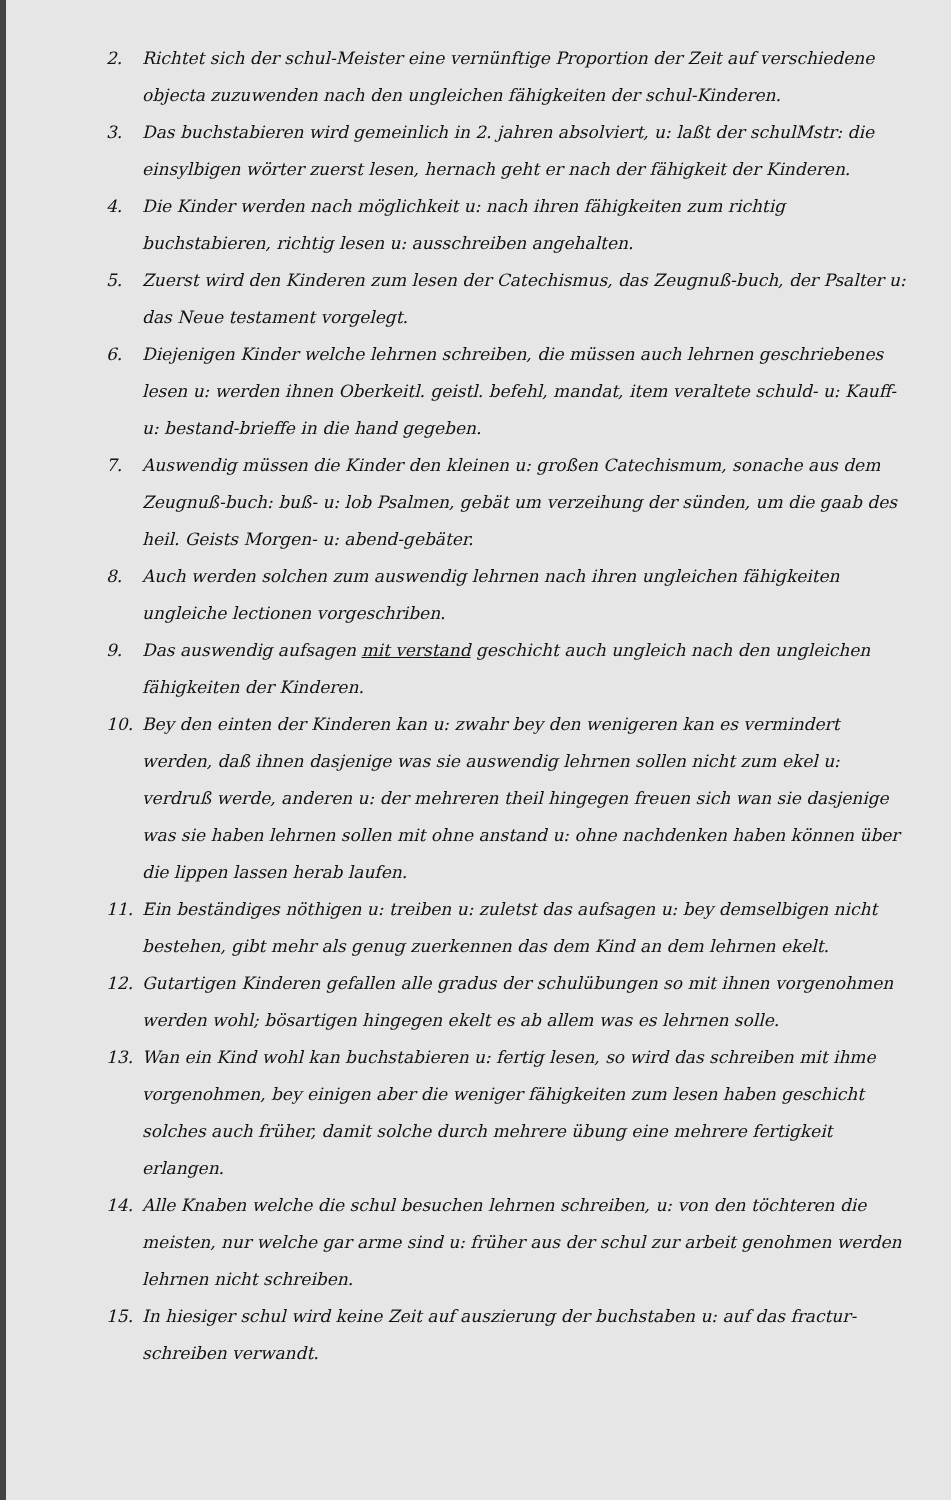2. Richtet sich der schul-Meister eine vernünftige Proportion der Zeit auf verschiedene objecta zuzuwenden nach den ungleichen fähigkeiten der schul-Kinderen.
3. Das buchstabieren wird gemeinlich in 2. jahren absolviert, u: laßt der schulMstr: die einsylbigen wörter zuerst lesen, hernach geht er nach der fähigkeit der Kinderen.
4. Die Kinder werden nach möglichkeit u: nach ihren fähigkeiten zum richtig buchstabieren, richtig lesen u: ausschreiben angehalten.
5. Zuerst wird den Kinderen zum lesen der Catechismus, das Zeugnuß-buch, der Psalter u: das Neue testament vorgelegt.
6. Diejenigen Kinder welche lehrnen schreiben, die müssen auch lehrnen geschriebenes lesen u: werden ihnen Oberkeitl. geistl. befehl, mandat, item veraltete schuld- u: Kauff- u: bestand-brieffe in die hand gegeben.
7. Auswendig müssen die Kinder den kleinen u: großen Catechismum, sonache aus dem Zeugnuß-buch: buß- u: lob Psalmen, gebät um verzeihung der sünden, um die gaab des heil. Geists Morgen- u: abend-gebäter.
8. Auch werden solchen zum auswendig lehrnen nach ihren ungleichen fähigkeiten ungleiche lectionen vorgeschriben.
9. Das auswendig aufsagen mit verstand geschicht auch ungleich nach den ungleichen fähigkeiten der Kinderen.
10. Bey den einten der Kinderen kan u: zwahr bey den wenigeren kan es vermindert werden, daß ihnen dasjenige was sie auswendig lehrnen sollen nicht zum ekel u: verdruß werde, anderen u: der mehreren theil hingegen freuen sich wan sie dasjenige was sie haben lehrnen sollen mit ohne anstand u: ohne nachdenken haben können über die lippen lassen herab laufen.
11. Ein beständiges nöthigen u: treiben u: zuletst das aufsagen u: bey demselbigen nicht bestehen, gibt mehr als genug zuerkennen das dem Kind an dem lehrnen ekelt.
12. Gutartigen Kinderen gefallen alle gradus der schulübungen so mit ihnen vorgenohmen werden wohl; bösartigen hingegen ekelt es ab allem was es lehrnen solle.
13. Wan ein Kind wohl kan buchstabieren u: fertig lesen, so wird das schreiben mit ihme vorgenohmen, bey einigen aber die weniger fähigkeiten zum lesen haben geschicht solches auch früher, damit solche durch mehrere übung eine mehrere fertigkeit erlangen.
14. Alle Knaben welche die schul besuchen lehrnen schreiben, u: von den töchteren die meisten, nur welche gar arme sind u: früher aus der schul zur arbeit genohmen werden lehrnen nicht schreiben.
15. In hiesiger schul wird keine Zeit auf auszierung der buchstaben u: auf das fractur-schreiben verwandt.